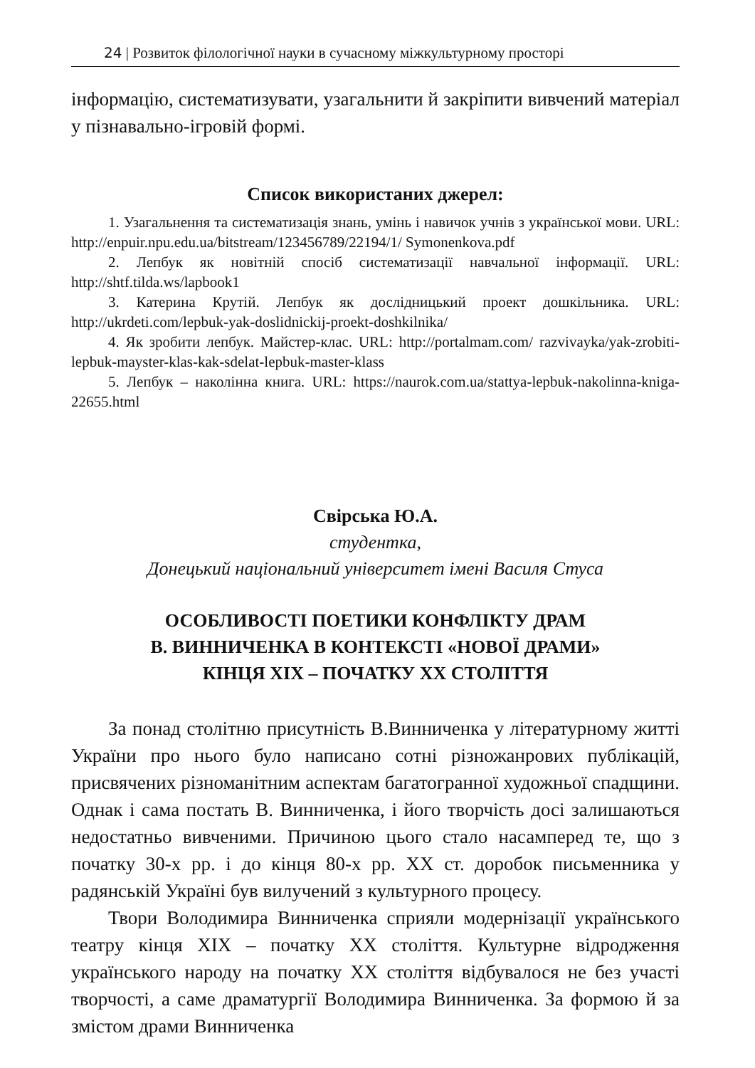24 | Розвиток філологічної науки в сучасному міжкультурному просторі
інформацію, систематизувати, узагальнити й закріпити вивчений матеріал у пізнавально-ігровій формі.
Список використаних джерел:
1. Узагальнення та систематизація знань, умінь і навичок учнів з української мови. URL: http://enpuir.npu.edu.ua/bitstream/123456789/22194/1/ Symonenkova.pdf
2. Лепбук як новітній спосіб систематизації навчальної інформації. URL: http://shtf.tilda.ws/lapbook1
3. Катерина Крутій. Лепбук як дослідницький проект дошкільника. URL: http://ukrdeti.com/lepbuk-yak-doslidnickij-proekt-doshkilnika/
4. Як зробити лепбук. Майстер-клас. URL: http://portalmam.com/ razvivayka/yak-zrobiti-lepbuk-mayster-klas-kak-sdelat-lepbuk-master-klass
5. Лепбук – наколінна книга. URL: https://naurok.com.ua/stattya-lepbuk-nakolinna-kniga-22655.html
Свірська Ю.А.
студентка,
Донецький національний університет імені Василя Стуса
ОСОБЛИВОСТІ ПОЕТИКИ КОНФЛІКТУ ДРАМ
В. ВИННИЧЕНКА В КОНТЕКСТІ «НОВОЇ ДРАМИ»
КІНЦЯ ХІХ – ПОЧАТКУ ХХ СТОЛІТТЯ
За понад столітню присутність В.Винниченка у літературному житті України про нього було написано сотні різножанрових публікацій, присвячених різноманітним аспектам багатогранної художньої спадщини. Однак і сама постать В. Винниченка, і його творчість досі залишаються недостатньо вивченими. Причиною цього стало насамперед те, що з початку 30-х рр. і до кінця 80-х рр. ХХ ст. доробок письменника у радянській Україні був вилучений з культурного процесу.
Твори Володимира Винниченка сприяли модернізації українського театру кінця ХІХ – початку ХХ століття. Культурне відродження українського народу на початку ХХ століття відбувалося не без участі творчості, а саме драматургії Володимира Винниченка. За формою й за змістом драми Винниченка